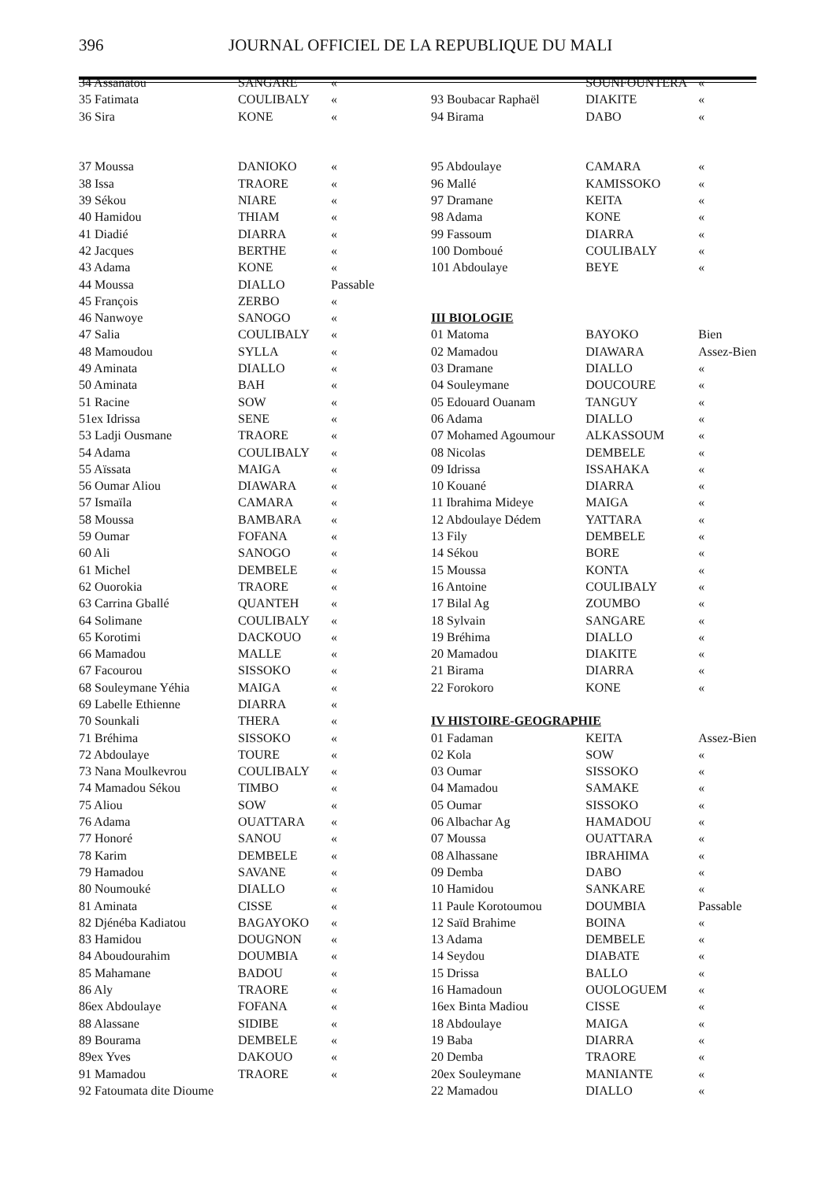396 JOURNAL OFFICIEL DE LA REPUBLIQUE DU MALI
| 34 Assanatou | SANGARE | « |
| 35 Fatimata | COULIBALY | « |
| 36 Sira | KONE | « |
| 37 Moussa | DANIOKO | « |
| 38 Issa | TRAORE | « |
| 39 Sékou | NIARE | « |
| 40 Hamidou | THIAM | « |
| 41 Diadié | DIARRA | « |
| 42 Jacques | BERTHE | « |
| 43 Adama | KONE | « |
| 44 Moussa | DIALLO | Passable |
| 45 François | ZERBO | « |
| 46 Nanwoye | SANOGO | « |
| 47 Salia | COULIBALY | « |
| 48 Mamoudou | SYLLA | « |
| 49 Aminata | DIALLO | « |
| 50 Aminata | BAH | « |
| 51 Racine | SOW | « |
| 51ex Idrissa | SENE | « |
| 53 Ladji Ousmane | TRAORE | « |
| 54 Adama | COULIBALY | « |
| 55 Aïssata | MAIGA | « |
| 56 Oumar Aliou | DIAWARA | « |
| 57 Ismaïla | CAMARA | « |
| 58 Moussa | BAMBARA | « |
| 59 Oumar | FOFANA | « |
| 60 Ali | SANOGO | « |
| 61 Michel | DEMBELE | « |
| 62 Ouorokia | TRAORE | « |
| 63 Carrina Gballé | QUANTEH | « |
| 64 Solimane | COULIBALY | « |
| 65 Korotimi | DACKOUO | « |
| 66 Mamadou | MALLE | « |
| 67 Facourou | SISSOKO | « |
| 68 Souleymane Yéhia | MAIGA | « |
| 69 Labelle Ethienne | DIARRA | « |
| 70 Sounkali | THERA | « |
| 71 Bréhima | SISSOKO | « |
| 72 Abdoulaye | TOURE | « |
| 73 Nana Moulkevrou | COULIBALY | « |
| 74 Mamadou Sékou | TIMBO | « |
| 75 Aliou | SOW | « |
| 76 Adama | OUATTARA | « |
| 77 Honoré | SANOU | « |
| 78 Karim | DEMBELE | « |
| 79 Hamadou | SAVANE | « |
| 80 Noumouké | DIALLO | « |
| 81 Aminata | CISSE | « |
| 82 Djénéba Kadiatou | BAGAYOKO | « |
| 83 Hamidou | DOUGNON | « |
| 84 Aboudourahim | DOUMBIA | « |
| 85 Mahamane | BADOU | « |
| 86 Aly | TRAORE | « |
| 86ex Abdoulaye | FOFANA | « |
| 88 Alassane | SIDIBE | « |
| 89 Bourama | DEMBELE | « |
| 89ex Yves | DAKOUO | « |
| 91 Mamadou | TRAORE | « |
| 92 Fatoumata dite Dioume | | |
| | SOUNFOUNTERA | « |
| 93 Boubacar Raphaël | DIAKITE | « |
| 94 Birama | DABO | « |
| 95 Abdoulaye | CAMARA | « |
| 96 Mallé | KAMISSOKO | « |
| 97 Dramane | KEITA | « |
| 98 Adama | KONE | « |
| 99 Fassoum | DIARRA | « |
| 100 Domboué | COULIBALY | « |
| 101 Abdoulaye | BEYE | « |
| III BIOLOGIE | | |
| 01 Matoma | BAYOKO | Bien |
| 02 Mamadou | DIAWARA | Assez-Bien |
| 03 Dramane | DIALLO | « |
| 04 Souleymane | DOUCOURE | « |
| 05 Edouard Ouanam | TANGUY | « |
| 06 Adama | DIALLO | « |
| 07 Mohamed Agoumour | ALKASSOUM | « |
| 08 Nicolas | DEMBELE | « |
| 09 Idrissa | ISSAHAKA | « |
| 10 Kouané | DIARRA | « |
| 11 Ibrahima Mideye | MAIGA | « |
| 12 Abdoulaye Dédem | YATTARA | « |
| 13 Fily | DEMBELE | « |
| 14 Sékou | BORE | « |
| 15 Moussa | KONTA | « |
| 16 Antoine | COULIBALY | « |
| 17 Bilal Ag | ZOUMBO | « |
| 18 Sylvain | SANGARE | « |
| 19 Bréhima | DIALLO | « |
| 20 Mamadou | DIAKITE | « |
| 21 Birama | DIARRA | « |
| 22 Forokoro | KONE | « |
| IV HISTOIRE-GEOGRAPHIE | | |
| 01 Fadaman | KEITA | Assez-Bien |
| 02 Kola | SOW | « |
| 03 Oumar | SISSOKO | « |
| 04 Mamadou | SAMAKE | « |
| 05 Oumar | SISSOKO | « |
| 06 Albachar Ag | HAMADOU | « |
| 07 Moussa | OUATTARA | « |
| 08 Alhassane | IBRAHIMA | « |
| 09 Demba | DABO | « |
| 10 Hamidou | SANKARE | « |
| 11 Paule Korotoumou | DOUMBIA | Passable |
| 12 Saïd Brahime | BOINA | « |
| 13 Adama | DEMBELE | « |
| 14 Seydou | DIABATE | « |
| 15 Drissa | BALLO | « |
| 16 Hamadoun | OUOLOGUEM | « |
| 16ex Binta Madiou | CISSE | « |
| 18 Abdoulaye | MAIGA | « |
| 19 Baba | DIARRA | « |
| 20 Demba | TRAORE | « |
| 20ex Souleymane | MANIANTE | « |
| 22 Mamadou | DIALLO | « |